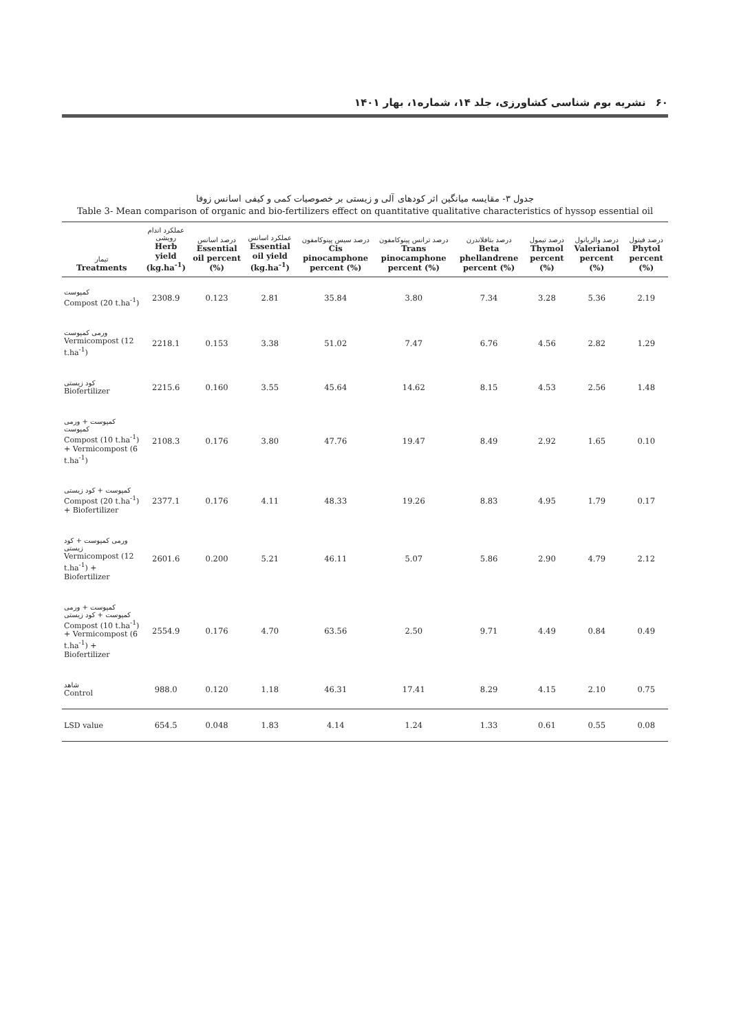۶۰نشریه بوم شناسی کشاورزی، جلد ۱۴، شماره۱، بهار ۱۴۰۱
جدول ۳- مقایسه میانگین اثر کودهای آلی و زیستی بر خصوصیات کمی و کیفی اسانس زوفا
Table 3- Mean comparison of organic and bio-fertilizers effect on quantitative qualitative characteristics of hyssop essential oil
| تیمار Treatments | عملکرد اندام رویشی Herb yield (kg.ha<sup>-1</sup>) | درصد اسانس Essential oil percent (%) | عملکرد اسانس Essential oil yield (kg.ha<sup>-1</sup>) | درصد سیس پینوکامفون Cis pinocamphone percent (%) | درصد ترانس پینوکامفون Trans pinocamphone percent (%) | درصد بتافلاندرن Beta phellandrene percent (%) | درصد تیمول Thymol percent (%) | درصد والریانول Valerianol percent (%) | درصد فیتول Phytol percent (%) |
| --- | --- | --- | --- | --- | --- | --- | --- | --- | --- |
| کمپوست Compost (20 t.ha<sup>-1</sup>) | 2308.9 | 0.123 | 2.81 | 35.84 | 3.80 | 7.34 | 3.28 | 5.36 | 2.19 |
| ورمی کمپوست Vermicompost (12 t.ha<sup>-1</sup>) | 2218.1 | 0.153 | 3.38 | 51.02 | 7.47 | 6.76 | 4.56 | 2.82 | 1.29 |
| کود زیستی Biofertilizer | 2215.6 | 0.160 | 3.55 | 45.64 | 14.62 | 8.15 | 4.53 | 2.56 | 1.48 |
| کمپوست + ورمی کمپوست Compost (10 t.ha<sup>-1</sup>) + Vermicompost (6 t.ha<sup>-1</sup>) | 2108.3 | 0.176 | 3.80 | 47.76 | 19.47 | 8.49 | 2.92 | 1.65 | 0.10 |
| کمپوست + کود زیستی Compost (20 t.ha<sup>-1</sup>) + Biofertilizer | 2377.1 | 0.176 | 4.11 | 48.33 | 19.26 | 8.83 | 4.95 | 1.79 | 0.17 |
| ورمی کمپوست + کود زیستی Vermicompost (12 t.ha<sup>-1</sup>) + Biofertilizer | 2601.6 | 0.200 | 5.21 | 46.11 | 5.07 | 5.86 | 2.90 | 4.79 | 2.12 |
| کمپوست + ورمی کمپوست + کود زیستی Compost (10 t.ha<sup>-1</sup>) + Vermicompost (6 t.ha<sup>-1</sup>) + Biofertilizer | 2554.9 | 0.176 | 4.70 | 63.56 | 2.50 | 9.71 | 4.49 | 0.84 | 0.49 |
| شاهد Control | 988.0 | 0.120 | 1.18 | 46.31 | 17.41 | 8.29 | 4.15 | 2.10 | 0.75 |
| LSD value | 654.5 | 0.048 | 1.83 | 4.14 | 1.24 | 1.33 | 0.61 | 0.55 | 0.08 |